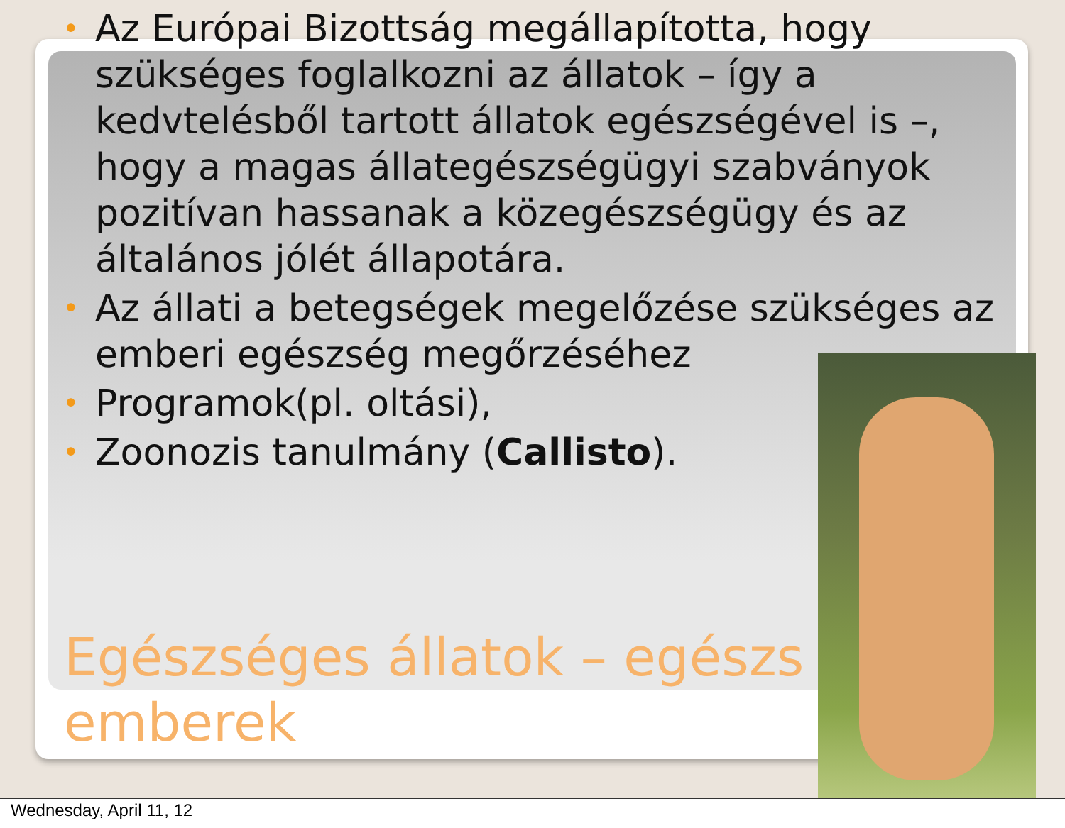• Az Európai Bizottság megállapította, hogy szükséges foglalkozni az állatok – így a kedvtelésből tartott állatok egészségével is –, hogy a magas állategészségügyi szabványok pozitívan hassanak a közegészségügy és az általános jólét állapotára.
• Az állati a betegségek megelőzése szükséges az emberi egészség megőrzéséhez
• Programok(pl. oltási),
• Zoonozis tanulmány (Callisto).
Egészséges állatok – egészs emberek
Wednesday, April 11, 12